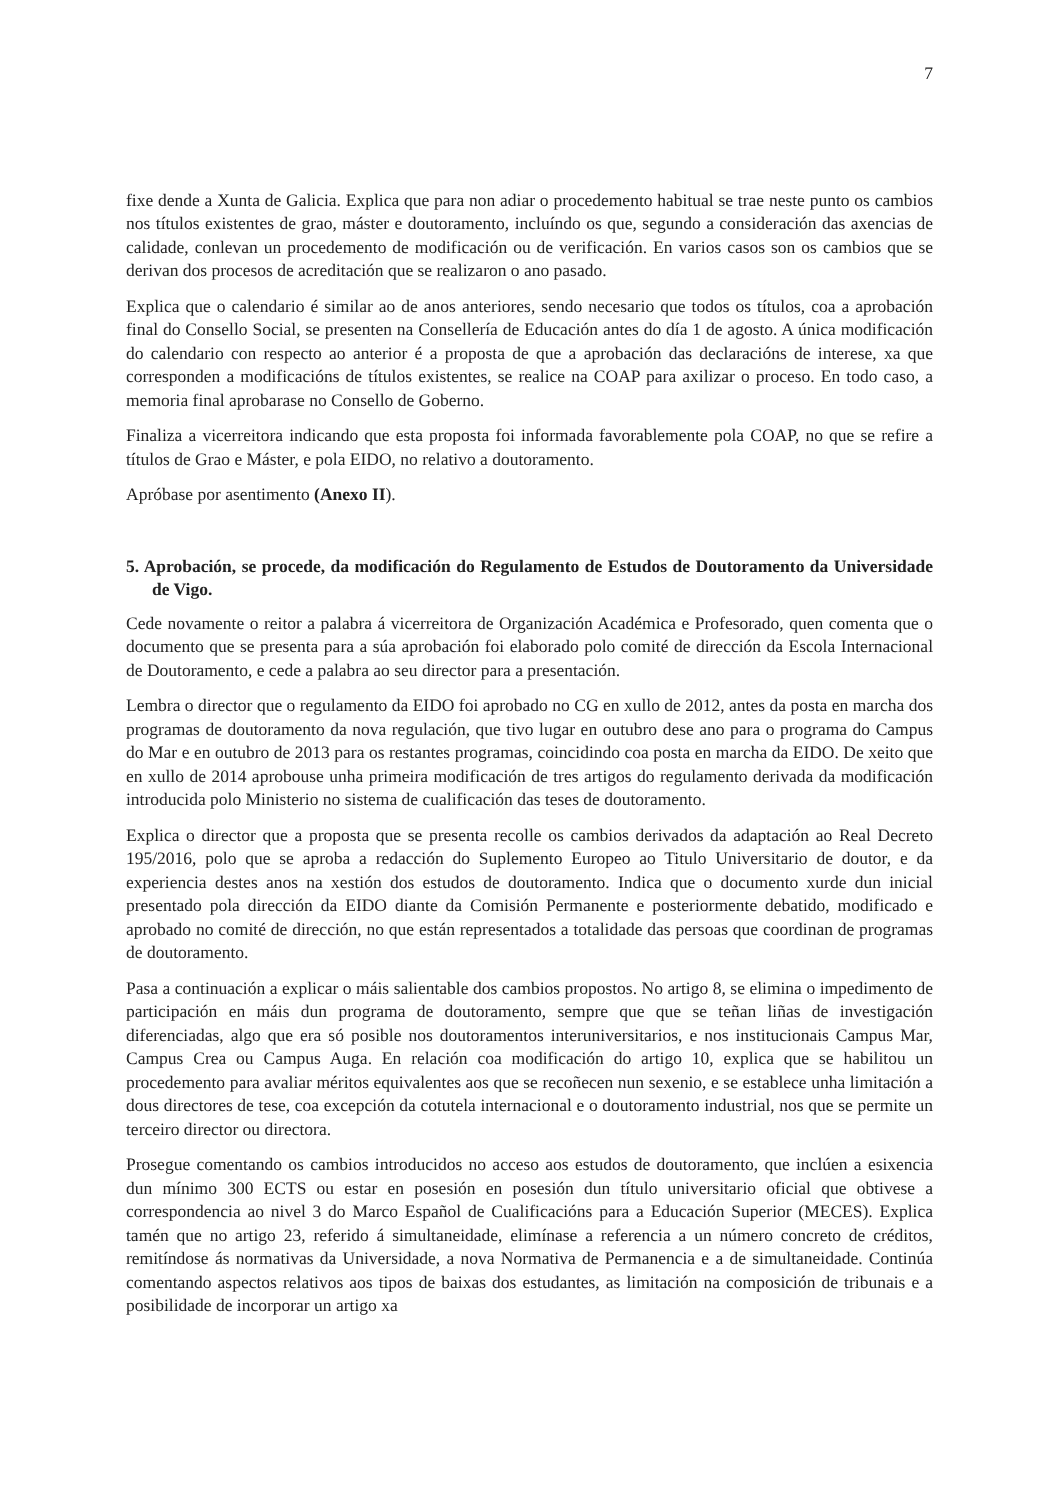7
fixe dende a Xunta de Galicia. Explica que para non adiar o procedemento habitual se trae neste punto os cambios nos títulos existentes de grao, máster e doutoramento, incluíndo os que, segundo a consideración das axencias de calidade, conlevan un procedemento de modificación ou de verificación. En varios casos son os cambios que se derivan dos procesos de acreditación que se realizaron o ano pasado.
Explica que o calendario é similar ao de anos anteriores, sendo necesario que todos os títulos, coa a aprobación final do Consello Social, se presenten na Consellería de Educación antes do día 1 de agosto. A única modificación do calendario con respecto ao anterior é a proposta de que a aprobación das declaracións de interese, xa que corresponden a modificacións de títulos existentes, se realice na COAP para axilizar o proceso. En todo caso, a memoria final aprobarase no Consello de Goberno.
Finaliza a vicerreitora indicando que esta proposta foi informada favorablemente pola COAP, no que se refire a títulos de Grao e Máster, e pola EIDO, no relativo a doutoramento.
Apróbase por asentimento (Anexo II).
5. Aprobación, se procede, da modificación do Regulamento de Estudos de Doutoramento da Universidade de Vigo.
Cede novamente o reitor a palabra á vicerreitora de Organización Académica e Profesorado, quen comenta que o documento que se presenta para a súa aprobación foi elaborado polo comité de dirección da Escola Internacional de Doutoramento, e cede a palabra ao seu director para a presentación.
Lembra o director que o regulamento da EIDO foi aprobado no CG en xullo de 2012, antes da posta en marcha dos programas de doutoramento da nova regulación, que tivo lugar en outubro dese ano para o programa do Campus do Mar e en outubro de 2013 para os restantes programas, coincidindo coa posta en marcha da EIDO. De xeito que en xullo de 2014 aprobouse unha primeira modificación de tres artigos do regulamento derivada da modificación introducida polo Ministerio no sistema de cualificación das teses de doutoramento.
Explica o director que a proposta que se presenta recolle os cambios derivados da adaptación ao Real Decreto 195/2016, polo que se aproba a redacción do Suplemento Europeo ao Titulo Universitario de doutor, e da experiencia destes anos na xestión dos estudos de doutoramento. Indica que o documento xurde dun inicial presentado pola dirección da EIDO diante da Comisión Permanente e posteriormente debatido, modificado e aprobado no comité de dirección, no que están representados a totalidade das persoas que coordinan de programas de doutoramento.
Pasa a continuación a explicar o máis salientable dos cambios propostos. No artigo 8, se elimina o impedimento de participación en máis dun programa de doutoramento, sempre que que se teñan liñas de investigación diferenciadas, algo que era só posible nos doutoramentos interuniversitarios, e nos institucionais Campus Mar, Campus Crea ou Campus Auga. En relación coa modificación do artigo 10, explica que se habilitou un procedemento para avaliar méritos equivalentes aos que se recoñecen nun sexenio, e se establece unha limitación a dous directores de tese, coa excepción da cotutela internacional e o doutoramento industrial, nos que se permite un terceiro director ou directora.
Prosegue comentando os cambios introducidos no acceso aos estudos de doutoramento, que inclúen a esixencia dun mínimo 300 ECTS ou estar en posesión en posesión dun título universitario oficial que obtivese a correspondencia ao nivel 3 do Marco Español de Cualificacións para a Educación Superior (MECES). Explica tamén que no artigo 23, referido á simultaneidade, elimínase a referencia a un número concreto de créditos, remitíndose ás normativas da Universidade, a nova Normativa de Permanencia e a de simultaneidade. Continúa comentando aspectos relativos aos tipos de baixas dos estudantes, as limitación na composición de tribunais e a posibilidade de incorporar un artigo xa